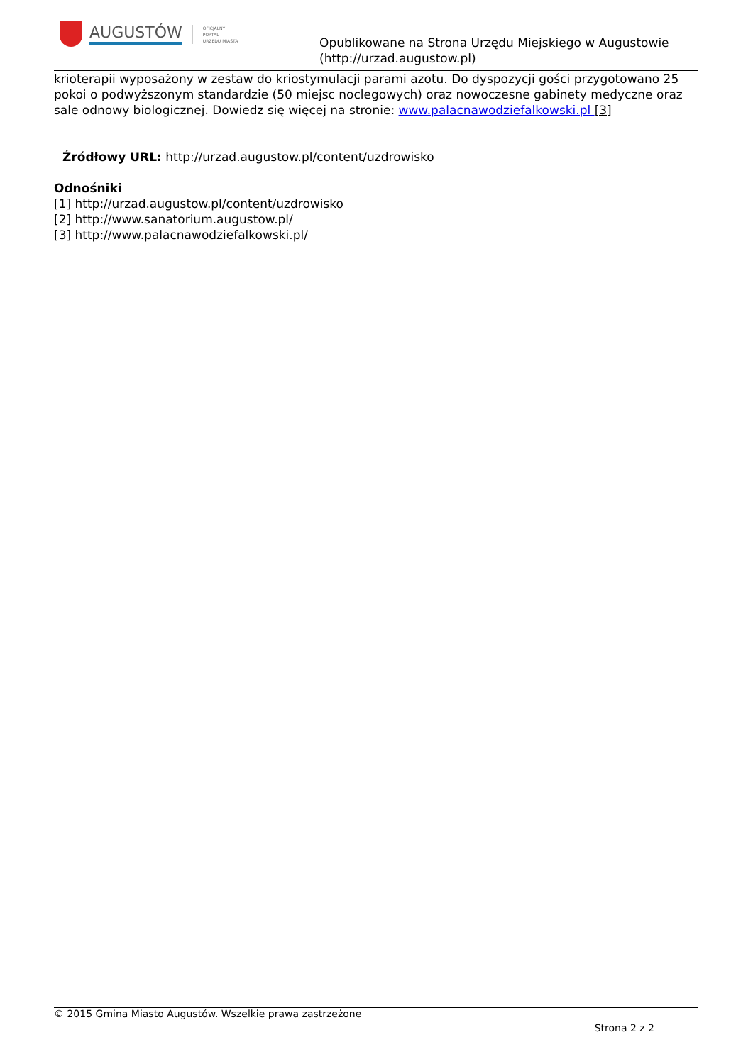AUGUSTÓW
OFICJALNY
PORTAL
URZĘDU MIASTA
Opublikowane na Strona Urzędu Miejskiego w Augustowie
(http://urzad.augustow.pl)
krioterapii wyposażony w zestaw do kriostymulacji parami azotu. Do dyspozycji gości przygotowano 25 pokoi o podwyższonym standardzie (50 miejsc noclegowych) oraz nowoczesne gabinety medyczne oraz sale odnowy biologicznej. Dowiedz się więcej na stronie: www.palacnawodziefalkowski.pl [3]
Źródłowy URL: http://urzad.augustow.pl/content/uzdrowisko
Odnośniki
[1] http://urzad.augustow.pl/content/uzdrowisko
[2] http://www.sanatorium.augustow.pl/
[3] http://www.palacnawodziefalkowski.pl/
© 2015 Gmina Miasto Augustów. Wszelkie prawa zastrzeżone
Strona 2 z 2